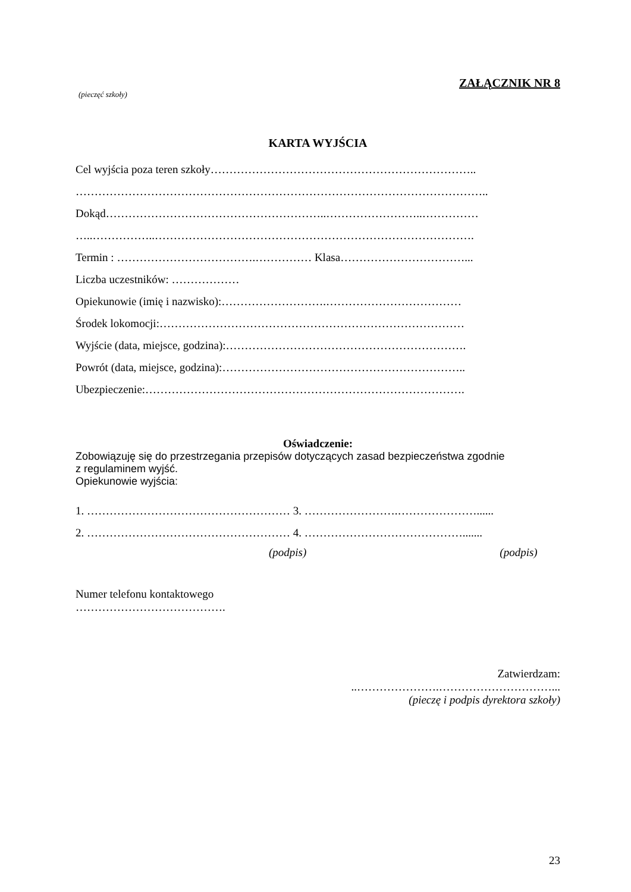ZAŁĄCZNIK NR 8
(pieczęć szkoły)
KARTA WYJŚCIA
Cel wyjścia poza teren szkoły……………………………………………………………..
………………………………………………………………………………………………..
Dokąd…………………………………………………..……………………..……………
…..……………..………………………………………………………………………….
Termin : ……………………………….…………… Klasa……………………………...
Liczba uczestników: ………………
Opiekunowie (imię i nazwisko):……………………….………………………………
Środek lokomocji:………………………………………………………………………
Wyjście (data, miejsce, godzina):……………………………………………………….
Powrót (data, miejsce, godzina):………………………………………………………..
Ubezpieczenie:………………………………………………………………………….
Oświadczenie:
Zobowiązuję się do przestrzegania przepisów dotyczących zasad bezpieczeństwa zgodnie
z regulaminem wyjść.
Opiekunowie wyjścia:
1. ……………………………………………… 3. …………………….…………………......
2. ……………………………………………… 4. …………………………………….......
(podpis) (podpis)
Numer telefonu kontaktowego
………………………………….
Zatwierdzam:
..………………….…………………………...
(pieczę i podpis dyrektora szkoły)
23